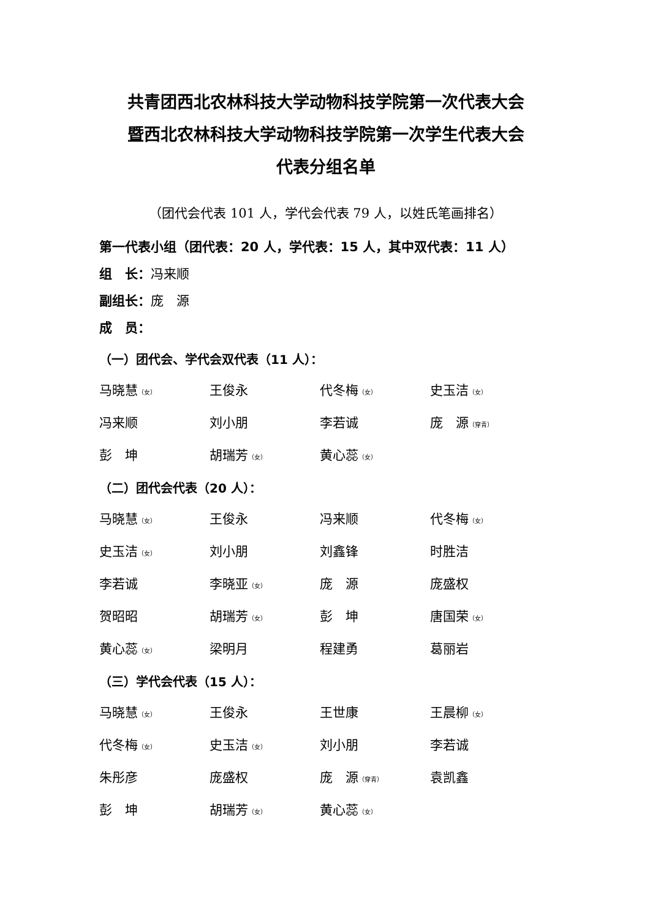共青团西北农林科技大学动物科技学院第一次代表大会
暨西北农林科技大学动物科技学院第一次学生代表大会
代表分组名单
（团代会代表 101 人，学代会代表 79 人，以姓氏笔画排名）
第一代表小组（团代表：20 人，学代表：15 人，其中双代表：11 人）
组　长：冯来顺
副组长：庞　源
成　员：
（一）团代会、学代会双代表（11 人）：
| 马晓慧 （女） | 王俊永 | 代冬梅 （女） | 史玉洁 （女） |
| 冯来顺 | 刘小朋 | 李若诚 | 庞 源 （穿青） |
| 彭 坤 | 胡瑞芳 （女） | 黄心蕊 （女） | |
（二）团代会代表（20 人）：
| 马晓慧 （女） | 王俊永 | 冯来顺 | 代冬梅 （女） |
| 史玉洁 （女） | 刘小朋 | 刘鑫锋 | 时胜洁 |
| 李若诚 | 李晓亚 （女） | 庞 源 | 庞盛权 |
| 贺昭昭 | 胡瑞芳 （女） | 彭 坤 | 唐国荣 （女） |
| 黄心蕊 （女） | 梁明月 | 程建勇 | 葛丽岩 |
（三）学代会代表（15 人）：
| 马晓慧 （女） | 王俊永 | 王世康 | 王晨柳 （女） |
| 代冬梅 （女） | 史玉洁 （女） | 刘小朋 | 李若诚 |
| 朱彤彦 | 庞盛权 | 庞 源 （穿青） | 袁凯鑫 |
| 彭 坤 | 胡瑞芳 （女） | 黄心蕊 （女） | |